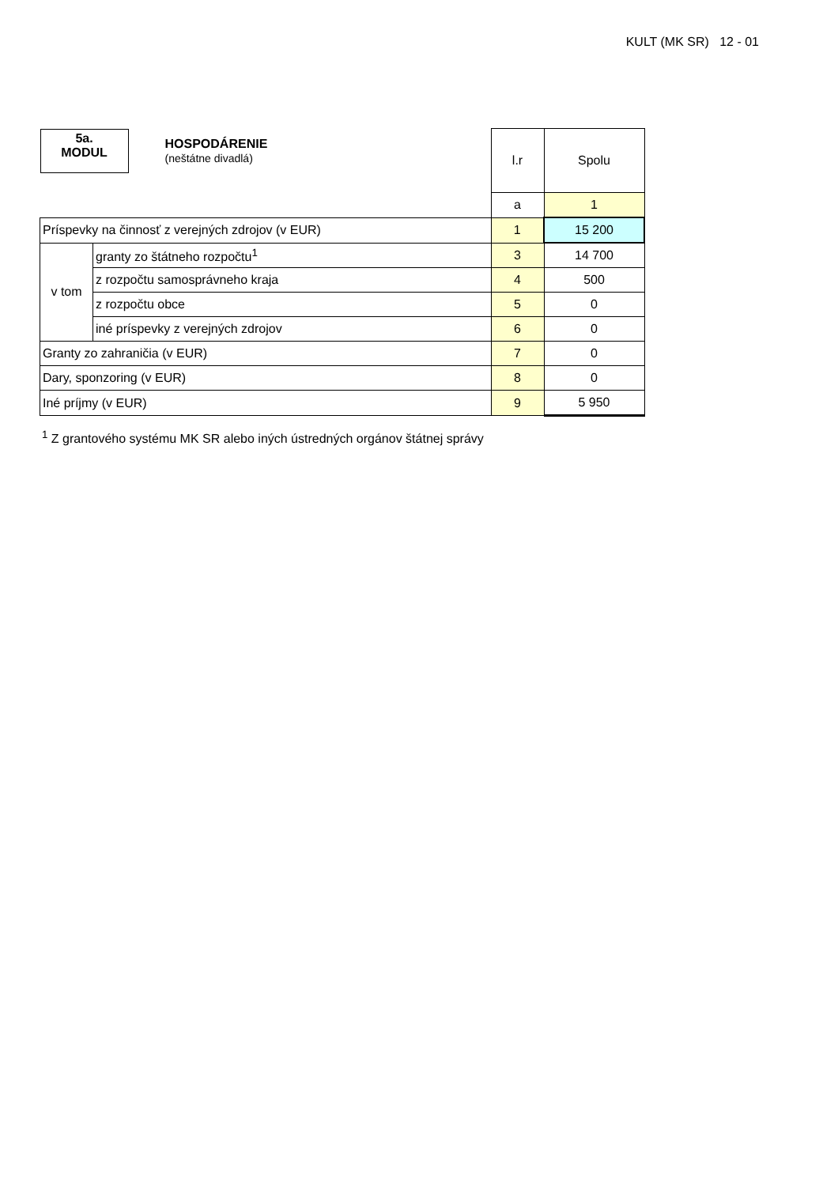KULT (MK SR) 12 - 01
| 5a. MODUL HOSPODÁRENIE (neštátne divadlá) | | l.r | Spolu |
| | | a | 1 |
| Príspevky na činnosť z verejných zdrojov (v EUR) | | 1 | 15 200 |
| v tom | granty zo štátneho rozpočtu<sup>1</sup> | 3 | 14 700 |
| | z rozpočtu samosprávneho kraja | 4 | 500 |
| | z rozpočtu obce | 5 | 0 |
| | iné príspevky z verejných zdrojov | 6 | 0 |
| Granty zo zahraničia (v EUR) | | 7 | 0 |
| Dary, sponzoring (v EUR) | | 8 | 0 |
| Iné príjmy (v EUR) | | 9 | 5 950 |
<sup>1</sup> Z grantového systému MK SR alebo iných ústredných orgánov štátnej správy